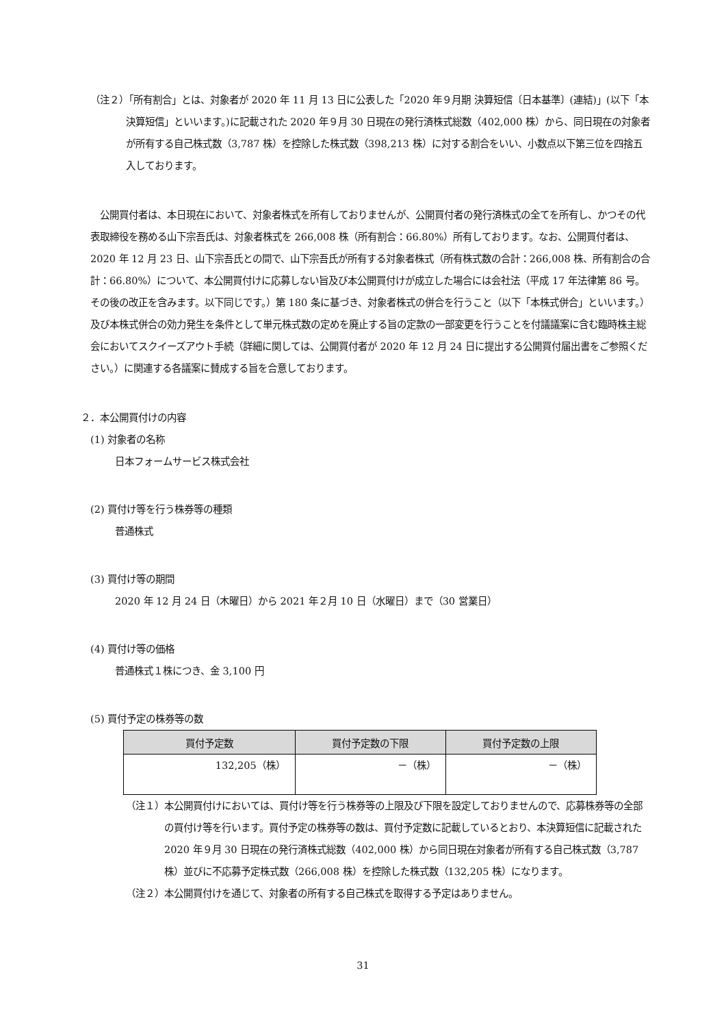（注２）「所有割合」とは、対象者が 2020 年 11 月 13 日に公表した「2020 年９月期 決算短信〔日本基準〕(連結)」(以下「本決算短信」といいます。)に記載された 2020 年９月 30 日現在の発行済株式総数（402,000 株）から、同日現在の対象者が所有する自己株式数（3,787 株）を控除した株式数（398,213 株）に対する割合をいい、小数点以下第三位を四捨五入しております。
公開買付者は、本日現在において、対象者株式を所有しておりませんが、公開買付者の発行済株式の全てを所有し、かつその代表取締役を務める山下宗吾氏は、対象者株式を 266,008 株（所有割合：66.80%）所有しております。なお、公開買付者は、2020 年 12 月 23 日、山下宗吾氏との間で、山下宗吾氏が所有する対象者株式（所有株式数の合計：266,008 株、所有割合の合計：66.80%）について、本公開買付けに応募しない旨及び本公開買付けが成立した場合には会社法（平成 17 年法律第 86 号。その後の改正を含みます。以下同じです。）第 180 条に基づき、対象者株式の併合を行うこと（以下「本株式併合」といいます。）及び本株式併合の効力発生を条件として単元株式数の定めを廃止する旨の定款の一部変更を行うことを付議議案に含む臨時株主総会においてスクイーズアウト手続（詳細に関しては、公開買付者が 2020 年 12 月 24 日に提出する公開買付届出書をご参照ください。）に関連する各議案に賛成する旨を合意しております。
２．本公開買付けの内容
(1) 対象者の名称
日本フォームサービス株式会社
(2) 買付け等を行う株券等の種類
普通株式
(3) 買付け等の期間
2020 年 12 月 24 日（木曜日）から 2021 年２月 10 日（水曜日）まで（30 営業日）
(4) 買付け等の価格
普通株式１株につき、金 3,100 円
(5) 買付予定の株券等の数
| 買付予定数 | 買付予定数の下限 | 買付予定数の上限 |
| --- | --- | --- |
| 132,205（株） | －（株） | －（株） |
（注１）本公開買付けにおいては、買付け等を行う株券等の上限及び下限を設定しておりませんので、応募株券等の全部の買付け等を行います。買付予定の株券等の数は、買付予定数に記載しているとおり、本決算短信に記載された 2020 年９月 30 日現在の発行済株式総数（402,000 株）から同日現在対象者が所有する自己株式数（3,787 株）並びに不応募予定株式数（266,008 株）を控除した株式数（132,205 株）になります。
（注２）本公開買付けを通じて、対象者の所有する自己株式を取得する予定はありません。
31